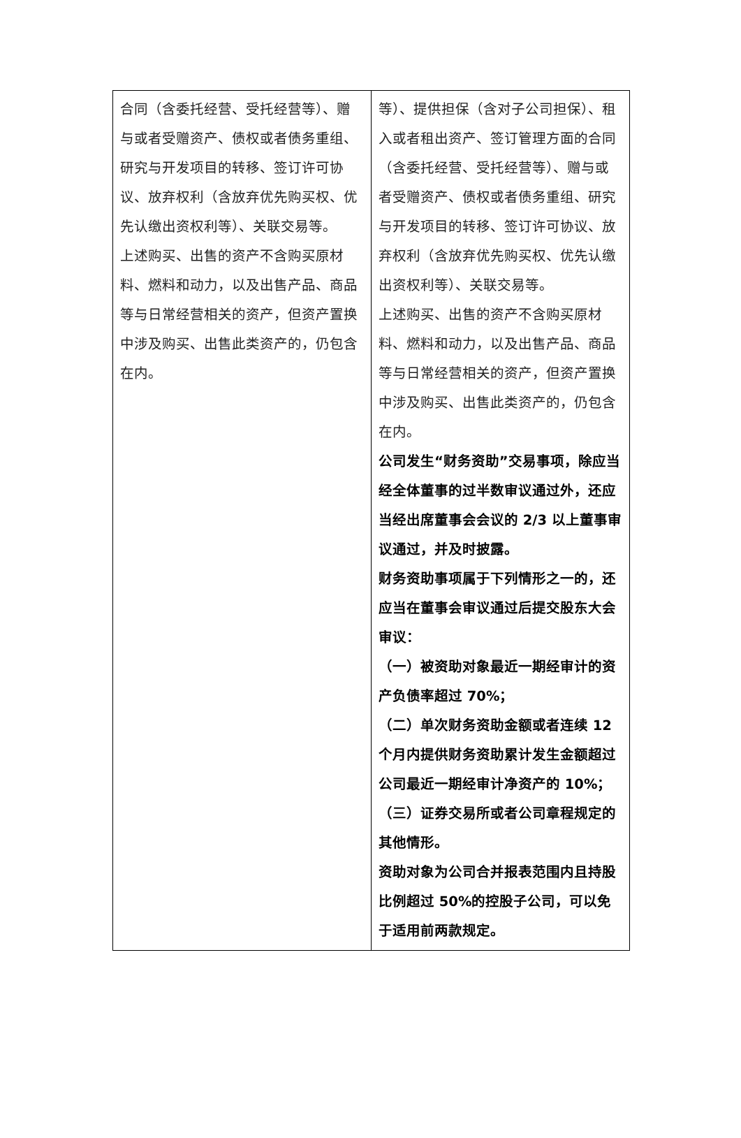| 合同（含委托经营、受托经营等）、赠与或者受赠资产、债权或者债务重组、研究与开发项目的转移、签订许可协议、放弃权利（含放弃优先购买权、优先认缴出资权利等）、关联交易等。 上述购买、出售的资产不含购买原材料、燃料和动力，以及出售产品、商品等与日常经营相关的资产，但资产置换中涉及购买、出售此类资产的，仍包含在内。 | 等）、提供担保（含对子公司担保）、租入或者租出资产、签订管理方面的合同（含委托经营、受托经营等）、赠与或者受赠资产、债权或者债务重组、研究与开发项目的转移、签订许可协议、放弃权利（含放弃优先购买权、优先认缴出资权利等）、关联交易等。 上述购买、出售的资产不含购买原材料、燃料和动力，以及出售产品、商品等与日常经营相关的资产，但资产置换中涉及购买、出售此类资产的，仍包含在内。 公司发生“财务资助”交易事项，除应当经全体董事的过半数审议通过外，还应当经出席董事会会议的 2/3 以上董事审议通过，并及时披露。 财务资助事项属于下列情形之一的，还应当在董事会审议通过后提交股东大会审议： （一）被资助对象最近一期经审计的资产负债率超过 70%； （二）单次财务资助金额或者连续 12 个月内提供财务资助累计发生金额超过公司最近一期经审计净资产的 10%； （三）证券交易所或者公司章程规定的其他情形。 资助对象为公司合并报表范围内且持股比例超过 50%的控股子公司，可以免于适用前两款规定。 |